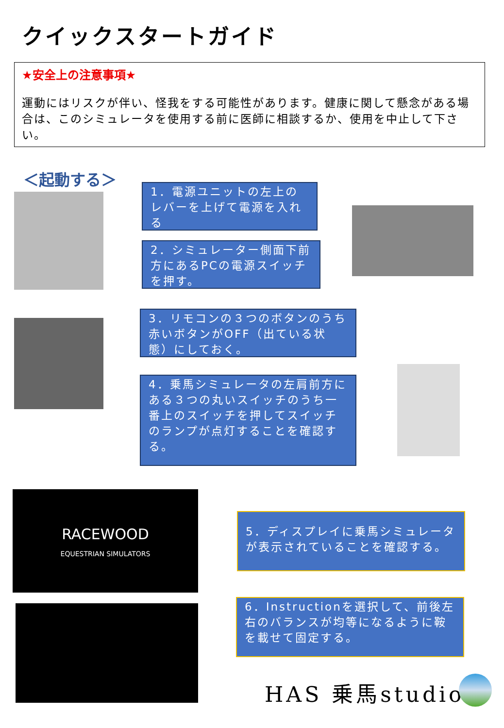クイックスタートガイド
★安全上の注意事項★
運動にはリスクが伴い、怪我をする可能性があります。健康に関して懸念がある場合は、このシミュレータを使用する前に医師に相談するか、使用を中止して下さい。
＜起動する＞
1．電源ユニットの左上のレバーを上げて電源を入れる
2．シミュレーター側面下前方にあるPCの電源スイッチを押す。
3．リモコンの３つのボタンのうち赤いボタンがOFF（出ている状態）にしておく。
4．乗馬シミュレータの左肩前方にある３つの丸いスイッチのうち一番上のスイッチを押してスイッチのランプが点灯することを確認する。
RACEWOOD
EQUESTRIAN SIMULATORS
5．ディスプレイに乗馬シミュレータが表示されていることを確認する。
6．Instructionを選択して、前後左右のバランスが均等になるように鞍を載せて固定する。
HAS 乗馬studio